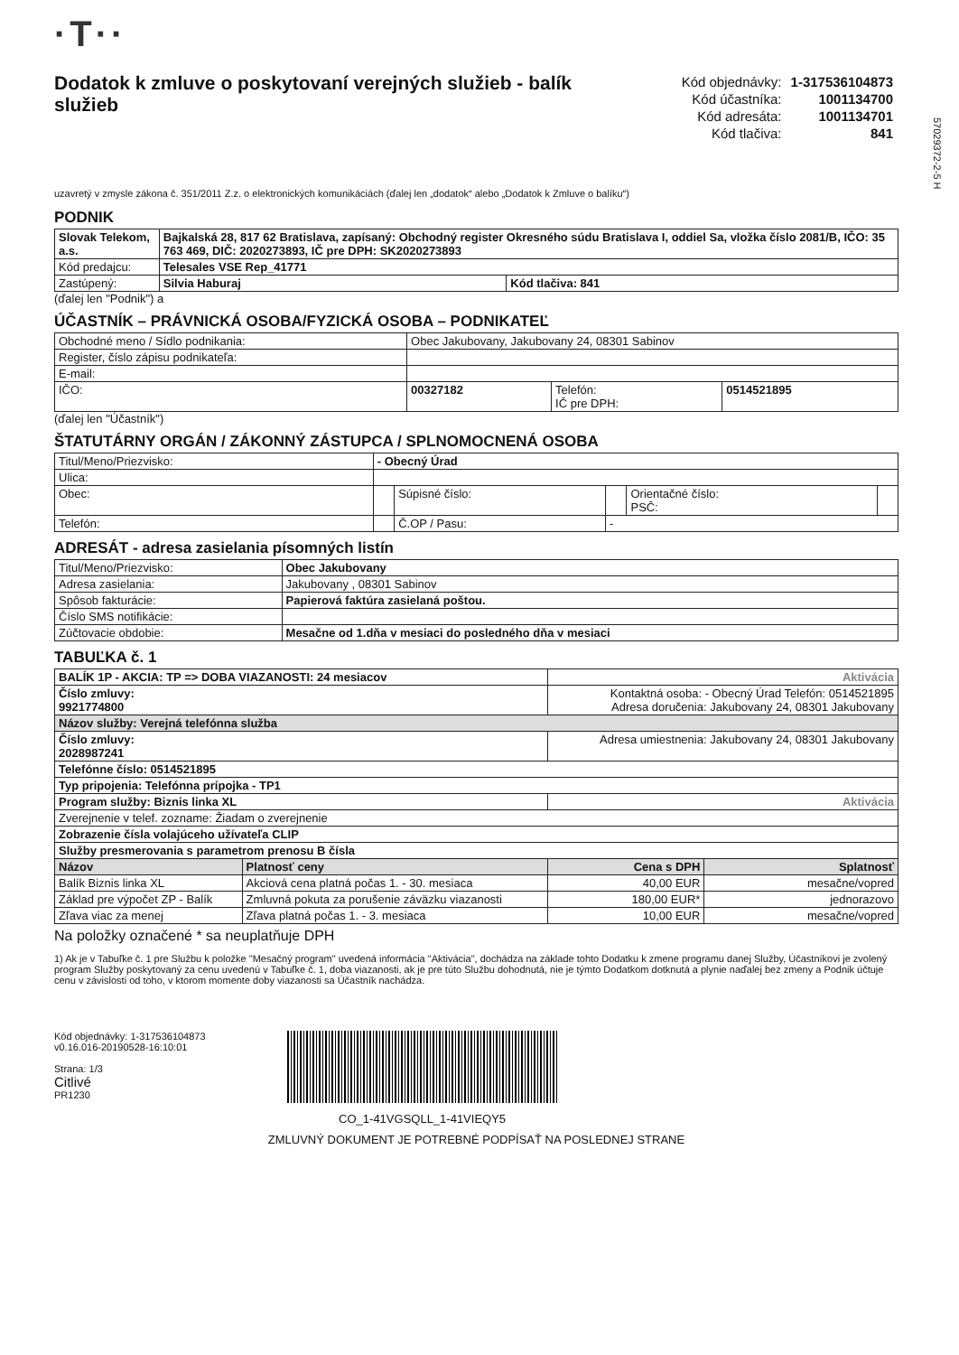57029372-2-5 H
·T··
Dodatok k zmluve o poskytovaní verejných služieb - balík služieb
| Kód objednávky: | 1-317536104873 |
| Kód účastníka: | 1001134700 |
| Kód adresáta: | 1001134701 |
| Kód tlačiva: | 841 |
uzavretý v zmysle zákona č. 351/2011 Z.z. o elektronických komunikáciách (ďalej len „dodatok“ alebo „Dodatok k Zmluve o balíku“)
PODNIK
| Slovak Telekom, a.s. | Bajkalská 28, 817 62 Bratislava, zapísaný: Obchodný register Okresného súdu Bratislava I, oddiel Sa, vložka číslo 2081/B, IČO: 35 763 469, DIČ: 2020273893, IČ pre DPH: SK2020273893 | |
| Kód predajcu: | Telesales VSE Rep_41771 | |
| Zastúpený: | Silvia Haburaj | Kód tlačiva: 841 |
(ďalej len "Podnik") a
ÚČASTNÍK – PRÁVNICKÁ OSOBA/FYZICKÁ OSOBA – PODNIKATEĽ
| Obchodné meno / Sídlo podnikania: | Obec Jakubovany, Jakubovany 24, 08301 Sabinov | | |
| Register, číslo zápisu podnikateľa: | | | |
| E-mail: | | | |
| IČO: | 00327182 | Telefón: IČ pre DPH: | 0514521895 |
(ďalej len "Účastník")
ŠTATUTÁRNY ORGÁN / ZÁKONNÝ ZÁSTUPCA / SPLNOMOCNENÁ OSOBA
| Titul/Meno/Priezvisko: | - Obecný Úrad | | | | |
| Ulica: | | | | | |
| Obec: | | Súpisné číslo: | | Orientačné číslo: PSČ: | |
| Telefón: | | Č.OP / Pasu: | - | | |
ADRESÁT - adresa zasielania písomných listín
| Titul/Meno/Priezvisko: | Obec Jakubovany |
| Adresa zasielania: | Jakubovany , 08301 Sabinov |
| Spôsob fakturácie: | Papierová faktúra zasielaná poštou. |
| Číslo SMS notifikácie: | |
| Zúčtovacie obdobie: | Mesačne od 1.dňa v mesiaci do posledného dňa v mesiaci |
TABUĽKA č. 1
| BALÍK 1P - AKCIA: TP => DOBA VIAZANOSTI: 24 mesiacov | | Aktivácia | |
| Číslo zmluvy: 9921774800 | | Kontaktná osoba: - Obecný Úrad Telefón: 0514521895 Adresa doručenia: Jakubovany 24, 08301 Jakubovany | |
| Názov služby: Verejná telefónna služba | | | |
| Číslo zmluvy: 2028987241 | | Adresa umiestnenia: Jakubovany 24, 08301 Jakubovany | |
| Telefónne číslo: 0514521895 | | | |
| Typ pripojenia: Telefónna prípojka - TP1 | | | |
| Program služby: Biznis linka XL | | Aktivácia | |
| Zverejnenie v telef. zozname: Žiadam o zverejnenie | | | |
| Zobrazenie čísla volajúceho užívateľa CLIP | | | |
| Služby presmerovania s parametrom prenosu B čísla | | | |
| Názov | Platnosť ceny | Cena s DPH | Splatnosť |
| Balík Biznis linka XL | Akciová cena platná počas 1. - 30. mesiaca | 40,00 EUR | mesačne/vopred |
| Základ pre výpočet ZP - Balík | Zmluvná pokuta za porušenie záväzku viazanosti | 180,00 EUR* | jednorazovo |
| Zľava viac za menej | Zľava platná počas 1. - 3. mesiaca | 10,00 EUR | mesačne/vopred |
Na položky označené * sa neuplatňuje DPH
1) Ak je v Tabuľke č. 1 pre Službu k položke "Mesačný program" uvedená informácia "Aktivácia", dochádza na základe tohto Dodatku k zmene programu danej Služby, Účastníkovi je zvolený program Služby poskytovaný za cenu uvedenú v Tabuľke č. 1, doba viazanosti, ak je pre túto Službu dohodnutá, nie je týmto Dodatkom dotknutá a plynie naďalej bez zmeny a Podnik účtuje cenu v závislosti od toho, v ktorom momente doby viazanosti sa Účastník nachádza.
Kód objednávky: 1-317536104873
v0.16.016-20190528-16:10:01
Strana: 1/3
Citlivé
PR1230
CO_1-41VGSQLL_1-41VIEQY5
ZMLUVNÝ DOKUMENT JE POTREBNÉ PODPÍSAŤ NA POSLEDNEJ STRANE